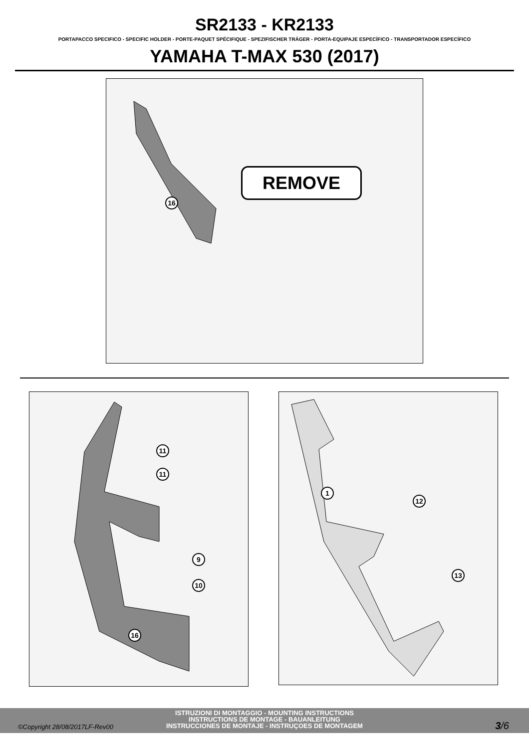SR2133 - KR2133
PORTAPACCO SPECIFICO - SPECIFIC HOLDER - PORTE-PAQUET SPÉCIFIQUE - SPEZIFISCHER TRÄGER - PORTA-EQUIPAJE ESPECÍFICO - TRANSPORTADOR ESPECÍFICO
YAMAHA T-MAX 530 (2017)
16
REMOVE
11
11
9
10
16
1
12
13
ISTRUZIONI DI MONTAGGIO - MOUNTING INSTRUCTIONS
INSTRUCTIONS DE MONTAGE - BAUANLEITUNG
INSTRUCCIONES DE MONTAJE - INSTRUÇOES DE MONTAGEM
©Copyright 28/08/2017LF-Rev00 3/6